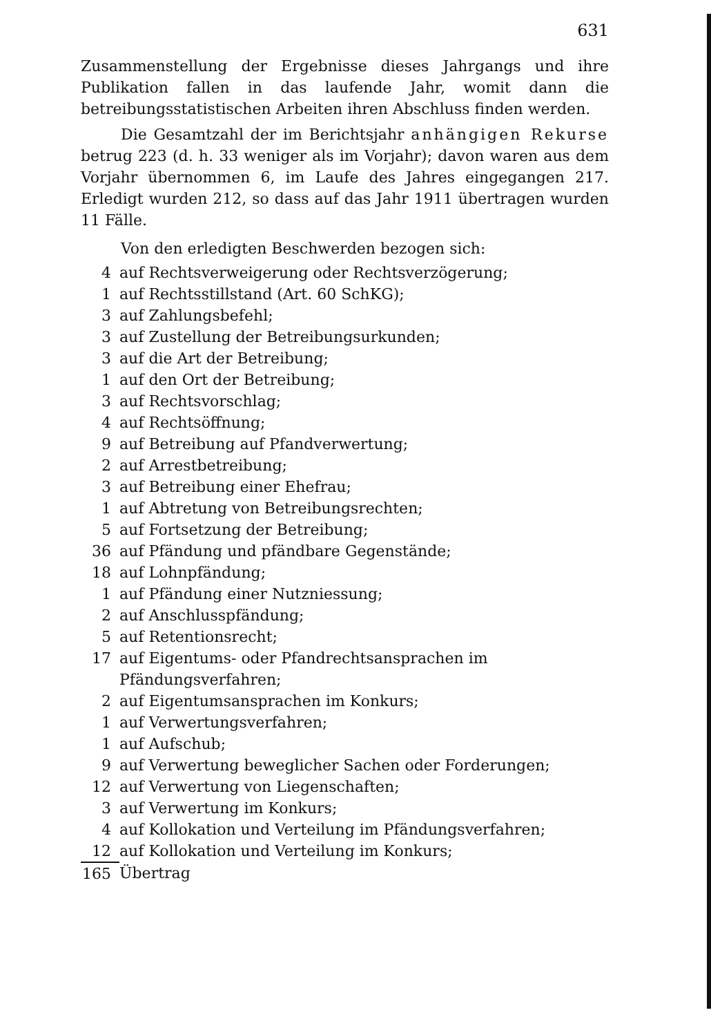631
Zusammenstellung der Ergebnisse dieses Jahrgangs und ihre Publikation fallen in das laufende Jahr, womit dann die betreibungsstatistischen Arbeiten ihren Abschluss finden werden.
Die Gesamtzahl der im Berichtsjahr anhängigen Rekurse betrug 223 (d. h. 33 weniger als im Vorjahr); davon waren aus dem Vorjahr übernommen 6, im Laufe des Jahres eingegangen 217. Erledigt wurden 212, so dass auf das Jahr 1911 übertragen wurden 11 Fälle.
Von den erledigten Beschwerden bezogen sich:
| 4 | auf Rechtsverweigerung oder Rechtsverzögerung; |
| 1 | auf Rechtsstillstand (Art. 60 SchKG); |
| 3 | auf Zahlungsbefehl; |
| 3 | auf Zustellung der Betreibungsurkunden; |
| 3 | auf die Art der Betreibung; |
| 1 | auf den Ort der Betreibung; |
| 3 | auf Rechtsvorschlag; |
| 4 | auf Rechtsöffnung; |
| 9 | auf Betreibung auf Pfandverwertung; |
| 2 | auf Arrestbetreibung; |
| 3 | auf Betreibung einer Ehefrau; |
| 1 | auf Abtretung von Betreibungsrechten; |
| 5 | auf Fortsetzung der Betreibung; |
| 36 | auf Pfändung und pfändbare Gegenstände; |
| 18 | auf Lohnpfändung; |
| 1 | auf Pfändung einer Nutzniessung; |
| 2 | auf Anschlusspfändung; |
| 5 | auf Retentionsrecht; |
| 17 | auf Eigentums- oder Pfandrechtsansprachen im Pfändungsverfahren; |
| 2 | auf Eigentumsansprachen im Konkurs; |
| 1 | auf Verwertungsverfahren; |
| 1 | auf Aufschub; |
| 9 | auf Verwertung beweglicher Sachen oder Forderungen; |
| 12 | auf Verwertung von Liegenschaften; |
| 3 | auf Verwertung im Konkurs; |
| 4 | auf Kollokation und Verteilung im Pfändungsverfahren; |
| 12 | auf Kollokation und Verteilung im Konkurs; |
| 165 | Übertrag |